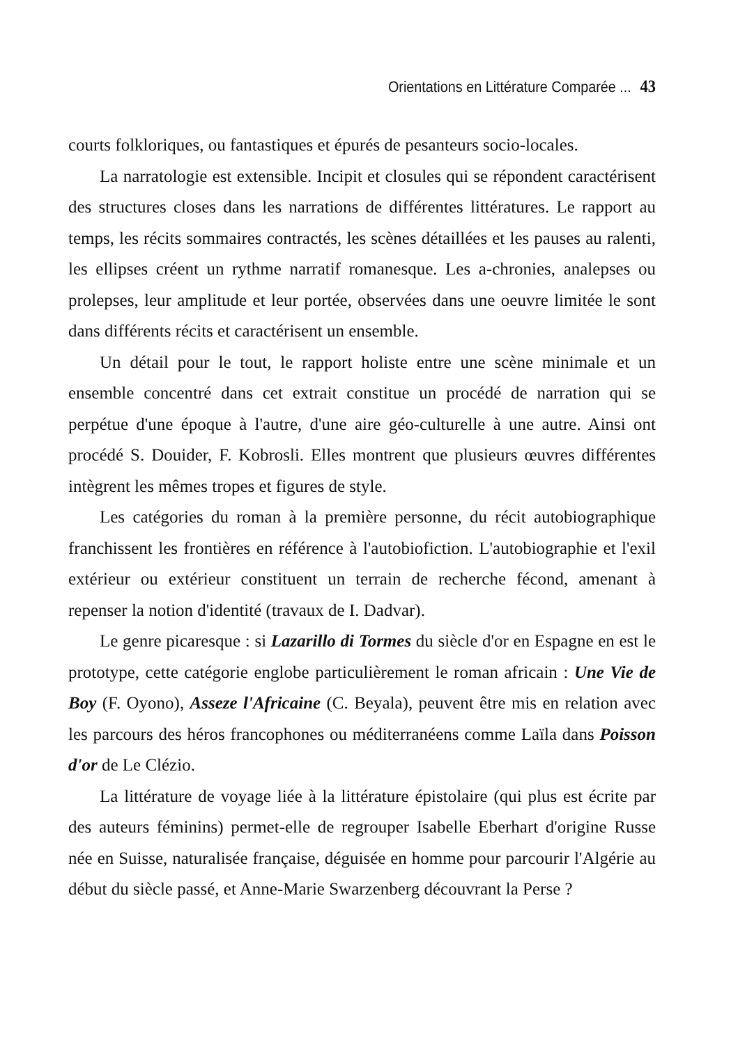Orientations en Littérature Comparée ... 43
courts folkloriques, ou fantastiques et épurés de pesanteurs socio-locales.
La narratologie est extensible. Incipit et closules qui se répondent caractérisent des structures closes dans les narrations de différentes littératures. Le rapport au temps, les récits sommaires contractés, les scènes détaillées et les pauses au ralenti, les ellipses créent un rythme narratif romanesque. Les a-chronies, analepses ou prolepses, leur amplitude et leur portée, observées dans une oeuvre limitée le sont dans différents récits et caractérisent un ensemble.
Un détail pour le tout, le rapport holiste entre une scène minimale et un ensemble concentré dans cet extrait constitue un procédé de narration qui se perpétue d'une époque à l'autre, d'une aire géo-culturelle à une autre. Ainsi ont procédé S. Douider, F. Kobrosli. Elles montrent que plusieurs œuvres différentes intègrent les mêmes tropes et figures de style.
Les catégories du roman à la première personne, du récit autobiographique franchissent les frontières en référence à l'autobiofiction. L'autobiographie et l'exil extérieur ou extérieur constituent un terrain de recherche fécond, amenant à repenser la notion d'identité (travaux de I. Dadvar).
Le genre picaresque : si Lazarillo di Tormes du siècle d'or en Espagne en est le prototype, cette catégorie englobe particulièrement le roman africain : Une Vie de Boy (F. Oyono), Asseze l'Africaine (C. Beyala), peuvent être mis en relation avec les parcours des héros francophones ou méditerranéens comme Laïla dans Poisson d'or de Le Clézio.
La littérature de voyage liée à la littérature épistolaire (qui plus est écrite par des auteurs féminins) permet-elle de regrouper Isabelle Eberhart d'origine Russe née en Suisse, naturalisée française, déguisée en homme pour parcourir l'Algérie au début du siècle passé, et Anne-Marie Swarzenberg découvrant la Perse ?